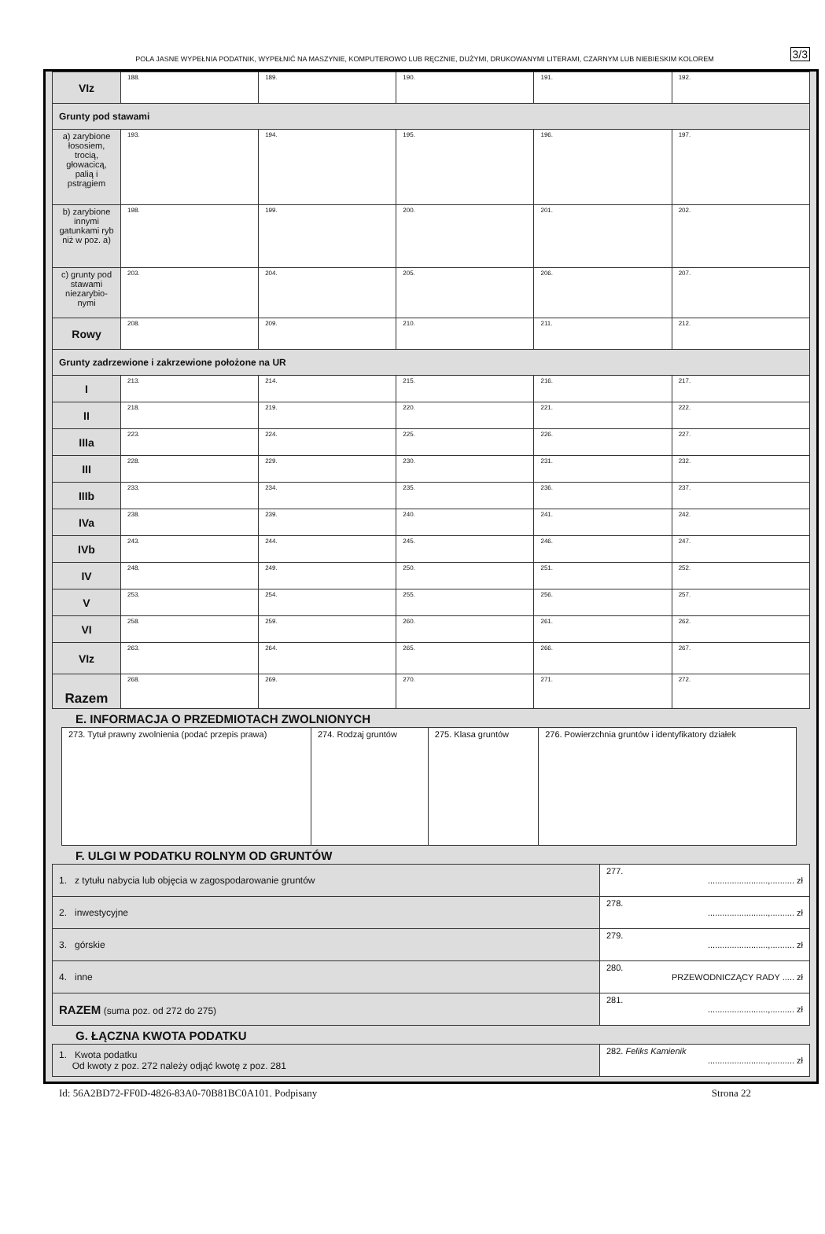POLA JASNE WYPEŁNIA PODATNIK, WYPEŁNIĆ NA MASZYNIE, KOMPUTEROWO LUB RĘCZNIE, DUŻYMI, DRUKOWANYMI LITERAMI, CZARNYM LUB NIEBIESKIM KOLOREM 3/3
| VIz | 188. | 189. | 190. | 191. | 192. |
| Grunty pod stawami | | | | | |
| a) zarybione łososiem, trocią, głowacicą, palią i pstrągiem | 193. | 194. | 195. | 196. | 197. |
| b) zarybione innymi gatunkami ryb niż w poz. a) | 198. | 199. | 200. | 201. | 202. |
| c) grunty pod stawami niezarybio-nymi | 203. | 204. | 205. | 206. | 207. |
| Rowy | 208. | 209. | 210. | 211. | 212. |
| Grunty zadrzewione i zakrzewione położone na UR | | | | | |
| I | 213. | 214. | 215. | 216. | 217. |
| II | 218. | 219. | 220. | 221. | 222. |
| IIIa | 223. | 224. | 225. | 226. | 227. |
| III | 228. | 229. | 230. | 231. | 232. |
| IIIb | 233. | 234. | 235. | 236. | 237. |
| IVa | 238. | 239. | 240. | 241. | 242. |
| IVb | 243. | 244. | 245. | 246. | 247. |
| IV | 248. | 249. | 250. | 251. | 252. |
| V | 253. | 254. | 255. | 256. | 257. |
| VI | 258. | 259. | 260. | 261. | 262. |
| VIz | 263. | 264. | 265. | 266. | 267. |
| Razem | 268. | 269. | 270. | 271. | 272. |
E. INFORMACJA O PRZEDMIOTACH ZWOLNIONYCH
| 273. Tytuł prawny zwolnienia (podać przepis prawa) | 274. Rodzaj gruntów | 275. Klasa gruntów | 276. Powierzchnia gruntów i identyfikatory działek |
F. ULGI W PODATKU ROLNYM OD GRUNTÓW
| 1. z tytułu nabycia lub objęcia w zagospodarowanie gruntów | 277. .........................,.......... zł |
| 2. inwestycyjne | 278. .........................,.......... zł |
| 3. górskie | 279. .........................,.......... zł |
| 4. inne | 280. PRZEWODNICZĄCY RADY ..... zł |
| RAZEM (suma poz. od 272 do 275) | 281. .........................,.......... zł |
G. ŁĄCZNA KWOTA PODATKU
| 1. Kwota podatku Od kwoty z poz. 272 należy odjąć kwotę z poz. 281 | 282. Feliks Kamienik .........................,.......... zł |
Id: 56A2BD72-FF0D-4826-83A0-70B81BC0A101. Podpisany Strona 22